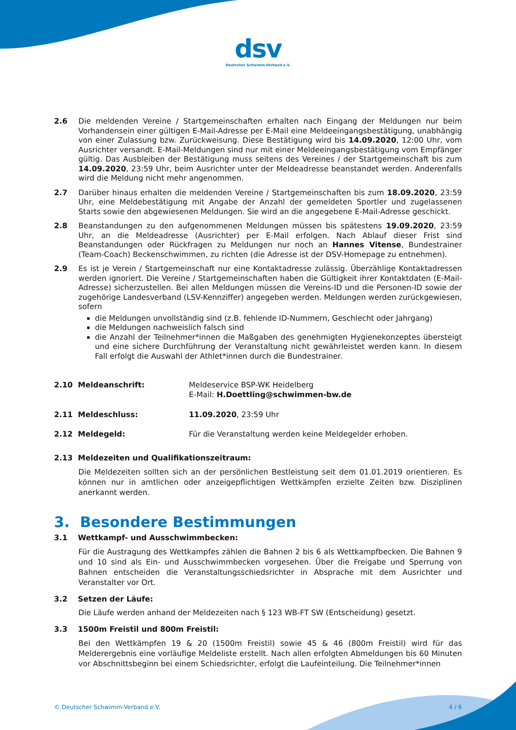dsv
Deutscher Schwimm-Verband e.V.
2.6 Die meldenden Vereine / Startgemeinschaften erhalten nach Eingang der Meldungen nur beim Vorhandensein einer gültigen E-Mail-Adresse per E-Mail eine Meldeeingangsbestätigung, unabhängig von einer Zulassung bzw. Zurückweisung. Diese Bestätigung wird bis 14.09.2020, 12:00 Uhr, vom Ausrichter versandt. E-Mail-Meldungen sind nur mit einer Meldeeingangsbestätigung vom Empfänger gültig. Das Ausbleiben der Bestätigung muss seitens des Vereines / der Startgemeinschaft bis zum 14.09.2020, 23:59 Uhr, beim Ausrichter unter der Meldeadresse beanstandet werden. Anderenfalls wird die Meldung nicht mehr angenommen.
2.7 Darüber hinaus erhalten die meldenden Vereine / Startgemeinschaften bis zum 18.09.2020, 23:59 Uhr, eine Meldebestätigung mit Angabe der Anzahl der gemeldeten Sportler und zugelassenen Starts sowie den abgewiesenen Meldungen. Sie wird an die angegebene E-Mail-Adresse geschickt.
2.8 Beanstandungen zu den aufgenommenen Meldungen müssen bis spätestens 19.09.2020, 23:59 Uhr, an die Meldeadresse (Ausrichter) per E-Mail erfolgen. Nach Ablauf dieser Frist sind Beanstandungen oder Rückfragen zu Meldungen nur noch an Hannes Vitense, Bundestrainer (Team-Coach) Beckenschwimmen, zu richten (die Adresse ist der DSV-Homepage zu entnehmen).
2.9 Es ist je Verein / Startgemeinschaft nur eine Kontaktadresse zulässig. Überzählige Kontaktadressen werden ignoriert. Die Vereine / Startgemeinschaften haben die Gültigkeit ihrer Kontaktdaten (E-Mail-Adresse) sicherzustellen. Bei allen Meldungen müssen die Vereins-ID und die Personen-ID sowie der zugehörige Landesverband (LSV-Kennziffer) angegeben werden. Meldungen werden zurückgewiesen, sofern
die Meldungen unvollständig sind (z.B. fehlende ID-Nummern, Geschlecht oder Jahrgang)
die Meldungen nachweislich falsch sind
die Anzahl der Teilnehmer*innen die Maßgaben des genehmigten Hygienekonzeptes übersteigt und eine sichere Durchführung der Veranstaltung nicht gewährleistet werden kann. In diesem Fall erfolgt die Auswahl der Athlet*innen durch die Bundestrainer.
2.10 Meldeanschrift: Meldeservice BSP-WK Heidelberg
E-Mail: H.Doettling@schwimmen-bw.de
2.11 Meldeschluss: 11.09.2020, 23:59 Uhr
2.12 Meldegeld: Für die Veranstaltung werden keine Meldegelder erhoben.
2.13 Meldezeiten und Qualifikationszeitraum:
Die Meldezeiten sollten sich an der persönlichen Bestleistung seit dem 01.01.2019 orientieren. Es können nur in amtlichen oder anzeigepflichtigen Wettkämpfen erzielte Zeiten bzw. Disziplinen anerkannt werden.
3. Besondere Bestimmungen
3.1 Wettkampf- und Ausschwimmbecken:
Für die Austragung des Wettkampfes zählen die Bahnen 2 bis 6 als Wettkampfbecken. Die Bahnen 9 und 10 sind als Ein- und Ausschwimmbecken vorgesehen. Über die Freigabe und Sperrung von Bahnen entscheiden die Veranstaltungsschiedsrichter in Absprache mit dem Ausrichter und Veranstalter vor Ort.
3.2 Setzen der Läufe:
Die Läufe werden anhand der Meldezeiten nach § 123 WB-FT SW (Entscheidung) gesetzt.
3.3 1500m Freistil und 800m Freistil:
Bei den Wettkämpfen 19 & 20 (1500m Freistil) sowie 45 & 46 (800m Freistil) wird für das Melderergebnis eine vorläufige Meldeliste erstellt. Nach allen erfolgten Abmeldungen bis 60 Minuten vor Abschnittsbeginn bei einem Schiedsrichter, erfolgt die Laufeinteilung. Die Teilnehmer*innen
© Deutscher Schwimm-Verband e.V. 4 / 6